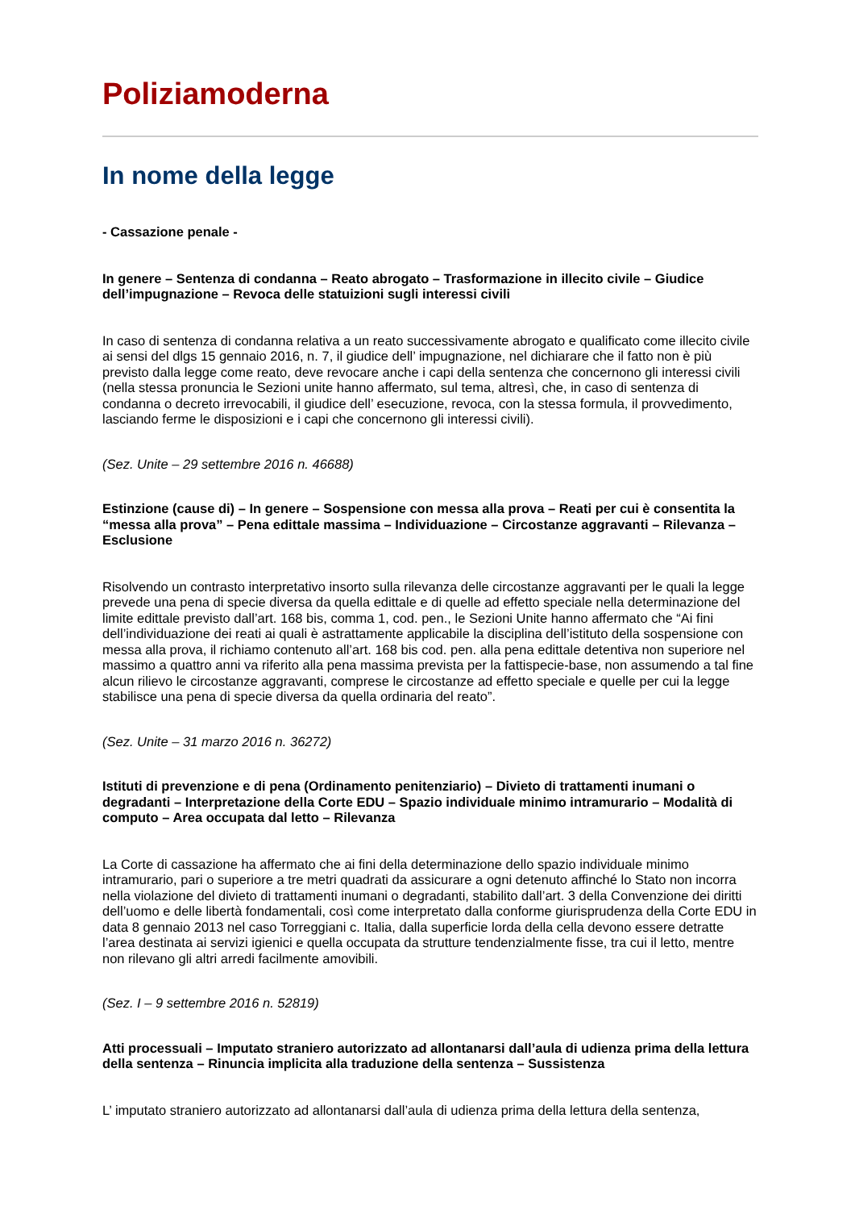Poliziamoderna
In nome della legge
- Cassazione penale -
In genere – Sentenza di condanna – Reato abrogato – Trasformazione in illecito civile – Giudice dell’impugnazione – Revoca delle statuizioni sugli interessi civili
In caso di sentenza di condanna relativa a un reato successivamente abrogato e qualificato come illecito civile ai sensi del dlgs 15 gennaio 2016, n. 7, il giudice dell’ impugnazione, nel dichiarare che il fatto non è più previsto dalla legge come reato, deve revocare anche i capi della sentenza che concernono gli interessi civili (nella stessa pronuncia le Sezioni unite hanno affermato, sul tema, altresì, che, in caso di sentenza di condanna o decreto irrevocabili, il giudice dell’ esecuzione, revoca, con la stessa formula, il provvedimento, lasciando ferme le disposizioni e i capi che concernono gli interessi civili).
(Sez. Unite – 29 settembre 2016 n. 46688)
Estinzione (cause di) – In genere – Sospensione con messa alla prova – Reati per cui è consentita la “messa alla prova” – Pena edittale massima – Individuazione – Circostanze aggravanti – Rilevanza – Esclusione
Risolvendo un contrasto interpretativo insorto sulla rilevanza delle circostanze aggravanti per le quali la legge prevede una pena di specie diversa da quella edittale e di quelle ad effetto speciale nella determinazione del limite edittale previsto dall’art. 168 bis, comma 1, cod. pen., le Sezioni Unite hanno affermato che “Ai fini dell’individuazione dei reati ai quali è astrattamente applicabile la disciplina dell’istituto della sospensione con messa alla prova, il richiamo contenuto all’art. 168 bis cod. pen. alla pena edittale detentiva non superiore nel massimo a quattro anni va riferito alla pena massima prevista per la fattispecie-base, non assumendo a tal fine alcun rilievo le circostanze aggravanti, comprese le circostanze ad effetto speciale e quelle per cui la legge stabilisce una pena di specie diversa da quella ordinaria del reato”.
(Sez. Unite – 31 marzo 2016 n. 36272)
Istituti di prevenzione e di pena (Ordinamento penitenziario) – Divieto di trattamenti inumani o degradanti – Interpretazione della Corte EDU – Spazio individuale minimo intramurario – Modalità di computo – Area occupata dal letto – Rilevanza
La Corte di cassazione ha affermato che ai fini della determinazione dello spazio individuale minimo intramurario, pari o superiore a tre metri quadrati da assicurare a ogni detenuto affinché lo Stato non incorra nella violazione del divieto di trattamenti inumani o degradanti, stabilito dall’art. 3 della Convenzione dei diritti dell’uomo e delle libertà fondamentali, così come interpretato dalla conforme giurisprudenza della Corte EDU in data 8 gennaio 2013 nel caso Torreggiani c. Italia, dalla superficie lorda della cella devono essere detratte l’area destinata ai servizi igienici e quella occupata da strutture tendenzialmente fisse, tra cui il letto, mentre non rilevano gli altri arredi facilmente amovibili.
(Sez. I – 9 settembre 2016 n. 52819)
Atti processuali – Imputato straniero autorizzato ad allontanarsi dall’aula di udienza prima della lettura della sentenza – Rinuncia implicita alla traduzione della sentenza – Sussistenza
L’ imputato straniero autorizzato ad allontanarsi dall’aula di udienza prima della lettura della sentenza,